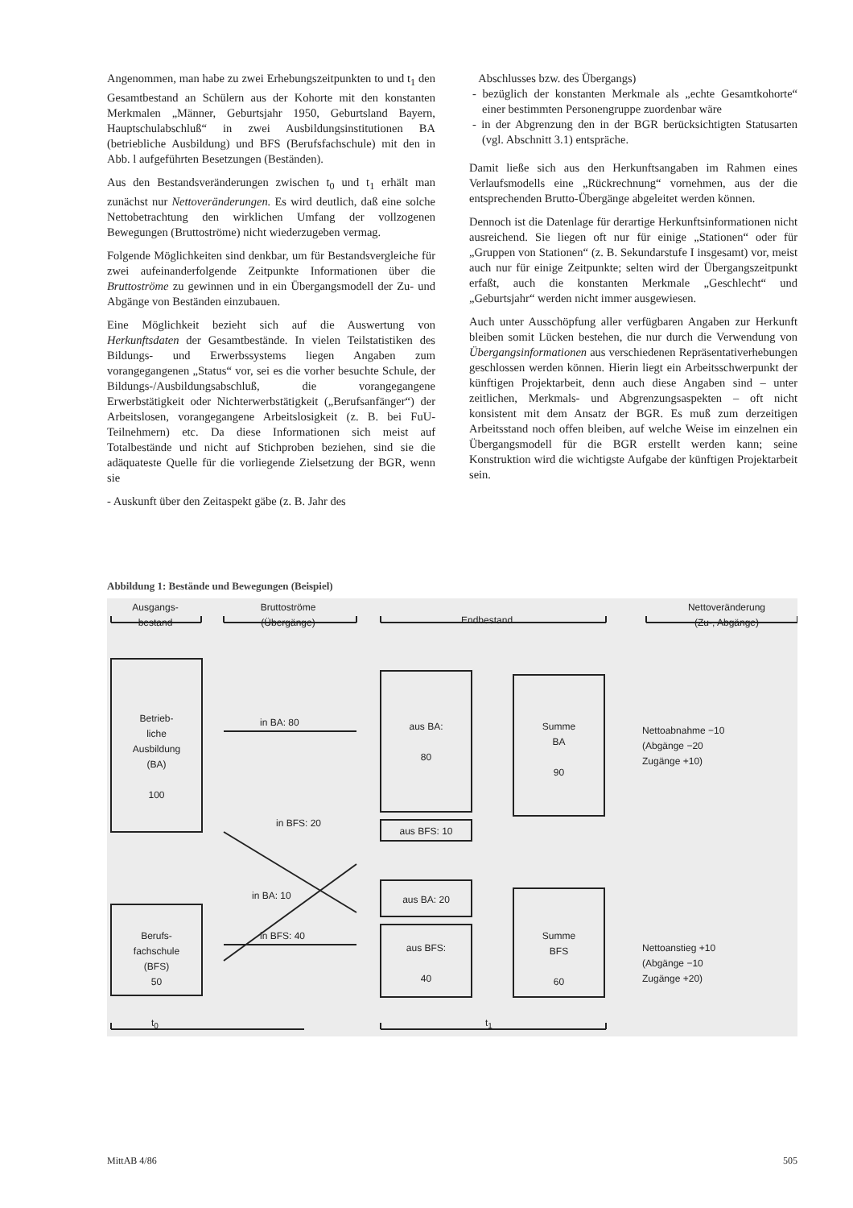Angenommen, man habe zu zwei Erhebungszeitpunkten to und t<sub>1</sub> den Gesamtbestand an Schülern aus der Kohorte mit den konstanten Merkmalen „Männer, Geburtsjahr 1950, Geburtsland Bayern, Hauptschulabschluß“ in zwei Ausbildungsinstitutionen BA (betriebliche Ausbildung) und BFS (Berufsfachschule) mit den in Abb. l aufgeführten Besetzungen (Beständen).
Aus den Bestandsveränderungen zwischen t<sub>0</sub> und t<sub>1</sub> erhält man zunächst nur Nettoveränderungen. Es wird deutlich, daß eine solche Nettobetrachtung den wirklichen Umfang der vollzogenen Bewegungen (Bruttoströme) nicht wiederzugeben vermag.
Folgende Möglichkeiten sind denkbar, um für Bestandsvergleiche für zwei aufeinanderfolgende Zeitpunkte Informationen über die Bruttoströme zu gewinnen und in ein Übergangsmodell der Zu- und Abgänge von Beständen einzubauen.
Eine Möglichkeit bezieht sich auf die Auswertung von Herkunftsdaten der Gesamtbestände. In vielen Teilstatistiken des Bildungs- und Erwerbssystems liegen Angaben zum vorangegangenen „Status“ vor, sei es die vorher besuchte Schule, der Bildungs-/Ausbildungsabschluß, die vorangegangene Erwerbstätigkeit oder Nichterwerbstätigkeit („Berufsanfänger“) der Arbeitslosen, vorangegangene Arbeitslosigkeit (z. B. bei FuU-Teilnehmern) etc. Da diese Informationen sich meist auf Totalbestände und nicht auf Stichproben beziehen, sind sie die adäquateste Quelle für die vorliegende Zielsetzung der BGR, wenn sie
- Auskunft über den Zeitaspekt gäbe (z. B. Jahr des
Abschlusses bzw. des Übergangs)
- bezüglich der konstanten Merkmale als „echte Gesamtkohorte“ einer bestimmten Personengruppe zuordenbar wäre
- in der Abgrenzung den in der BGR berücksichtigten Statusarten (vgl. Abschnitt 3.1) entspräche.
Damit ließe sich aus den Herkunftsangaben im Rahmen eines Verlaufsmodells eine „Rückrechnung“ vornehmen, aus der die entsprechenden Brutto-Übergänge abgeleitet werden können.
Dennoch ist die Datenlage für derartige Herkunftsinformationen nicht ausreichend. Sie liegen oft nur für einige „Stationen“ oder für „Gruppen von Stationen“ (z. B. Sekundarstufe I insgesamt) vor, meist auch nur für einige Zeitpunkte; selten wird der Übergangszeitpunkt erfaßt, auch die konstanten Merkmale „Geschlecht“ und „Geburtsjahr“ werden nicht immer ausgewiesen.
Auch unter Ausschöpfung aller verfügbaren Angaben zur Herkunft bleiben somit Lücken bestehen, die nur durch die Verwendung von Übergangsinformationen aus verschiedenen Repräsentativerhebungen geschlossen werden können. Hierin liegt ein Arbeitsschwerpunkt der künftigen Projektarbeit, denn auch diese Angaben sind – unter zeitlichen, Merkmals- und Abgrenzungsaspekten – oft nicht konsistent mit dem Ansatz der BGR. Es muß zum derzeitigen Arbeitsstand noch offen bleiben, auf welche Weise im einzelnen ein Übergangsmodell für die BGR erstellt werden kann; seine Konstruktion wird die wichtigste Aufgabe der künftigen Projektarbeit sein.
Abbildung 1: Bestände und Bewegungen (Beispiel)
Ausgangs-
bestand
Bruttoströme
(Übergänge)
Endbestand
Nettoveränderung
(Zu-, Abgänge)
Betrieb-
liche
Ausbildung
(BA)
100
Berufs-
fachschule
(BFS)
50
in BA: 80
in BFS: 20
in BA: 10
in BFS: 40
aus BA:
80
aus BFS: 10
aus BA: 20
aus BFS:
40
Summe
BA
90
Summe
BFS
60
Nettoabnahme −10
(Abgänge −20
Zugänge +10)
Nettoanstieg +10
(Abgänge −10
Zugänge +20)
t<sub>0</sub> t<sub>1</sub>
MittAB 4/86 505